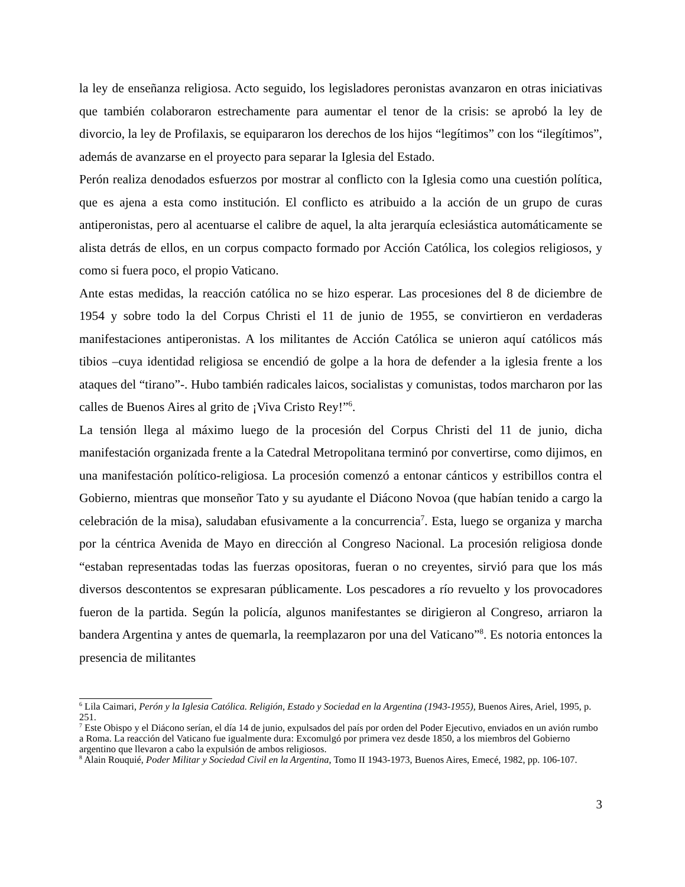la ley de enseñanza religiosa. Acto seguido, los legisladores peronistas avanzaron en otras iniciativas que también colaboraron estrechamente para aumentar el tenor de la crisis: se aprobó la ley de divorcio, la ley de Profilaxis, se equipararon los derechos de los hijos “legítimos” con los “ilegítimos”, además de avanzarse en el proyecto para separar la Iglesia del Estado.
Perón realiza denodados esfuerzos por mostrar al conflicto con la Iglesia como una cuestión política, que es ajena a esta como institución. El conflicto es atribuido a la acción de un grupo de curas antiperonistas, pero al acentuarse el calibre de aquel, la alta jerarquía eclesiástica automáticamente se alista detrás de ellos, en un corpus compacto formado por Acción Católica, los colegios religiosos, y como si fuera poco, el propio Vaticano.
Ante estas medidas, la reacción católica no se hizo esperar. Las procesiones del 8 de diciembre de 1954 y sobre todo la del Corpus Christi el 11 de junio de 1955, se convirtieron en verdaderas manifestaciones antiperonistas. A los militantes de Acción Católica se unieron aquí católicos más tibios –cuya identidad religiosa se encendió de golpe a la hora de defender a la iglesia frente a los ataques del “tirano”-. Hubo también radicales laicos, socialistas y comunistas, todos marcharon por las calles de Buenos Aires al grito de ¡Viva Cristo Rey!”<sup>6</sup>.
La tensión llega al máximo luego de la procesión del Corpus Christi del 11 de junio, dicha manifestación organizada frente a la Catedral Metropolitana terminó por convertirse, como dijimos, en una manifestación político-religiosa. La procesión comenzó a entonar cánticos y estribillos contra el Gobierno, mientras que monseñor Tato y su ayudante el Diácono Novoa (que habían tenido a cargo la celebración de la misa), saludaban efusivamente a la concurrencia<sup>7</sup>. Esta, luego se organiza y marcha por la céntrica Avenida de Mayo en dirección al Congreso Nacional. La procesión religiosa donde “estaban representadas todas las fuerzas opositoras, fueran o no creyentes, sirvió para que los más diversos descontentos se expresaran públicamente. Los pescadores a río revuelto y los provocadores fueron de la partida. Según la policía, algunos manifestantes se dirigieron al Congreso, arriaron la bandera Argentina y antes de quemarla, la reemplazaron por una del Vaticano”<sup>8</sup>. Es notoria entonces la presencia de militantes
<sup>6</sup> Lila Caimari, Perón y la Iglesia Católica. Religión, Estado y Sociedad en la Argentina (1943-1955), Buenos Aires, Ariel, 1995, p. 251.
<sup>7</sup> Este Obispo y el Diácono serían, el día 14 de junio, expulsados del país por orden del Poder Ejecutivo, enviados en un avión rumbo a Roma. La reacción del Vaticano fue igualmente dura: Excomulgó por primera vez desde 1850, a los miembros del Gobierno argentino que llevaron a cabo la expulsión de ambos religiosos.
<sup>8</sup> Alain Rouquié, Poder Militar y Sociedad Civil en la Argentina, Tomo II 1943-1973, Buenos Aires, Emecé, 1982, pp. 106-107.
3